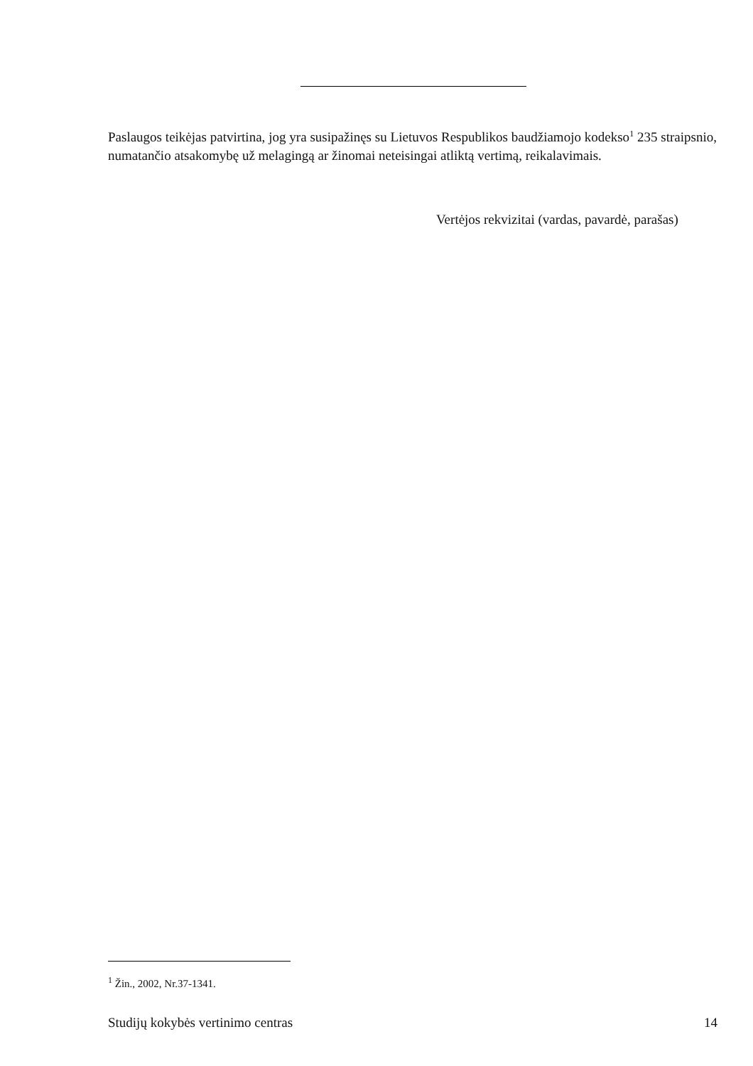Paslaugos teikėjas patvirtina, jog yra susipažinęs su Lietuvos Respublikos baudžiamojo kodekso<sup>1</sup> 235 straipsnio, numatančio atsakomybę už melagingą ar žinomai neteisingai atliktą vertimą, reikalavimais.
Vertėjos rekvizitai (vardas, pavardė, parašas)
<sup>1</sup> Žin., 2002, Nr.37-1341.
Studijų kokybės vertinimo centras 14